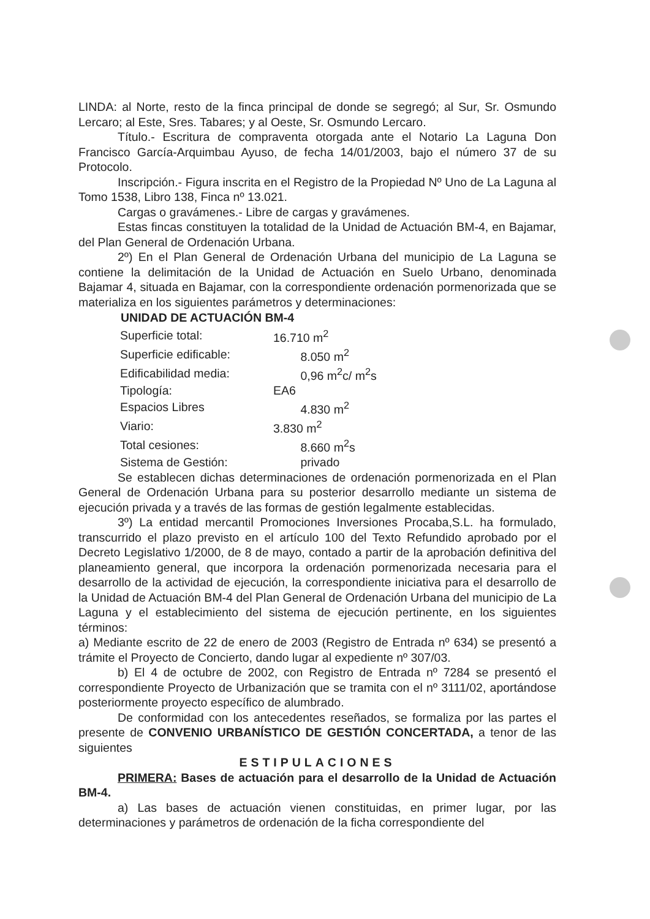LINDA: al Norte, resto de la finca principal de donde se segregó; al Sur, Sr. Osmundo Lercaro; al Este, Sres. Tabares; y al Oeste, Sr. Osmundo Lercaro.
Título.- Escritura de compraventa otorgada ante el Notario La Laguna Don Francisco García-Arquimbau Ayuso, de fecha 14/01/2003, bajo el número 37 de su Protocolo.
Inscripción.- Figura inscrita en el Registro de la Propiedad Nº Uno de La Laguna al Tomo 1538, Libro 138, Finca nº 13.021.
Cargas o gravámenes.- Libre de cargas y gravámenes.
Estas fincas constituyen la totalidad de la Unidad de Actuación BM-4, en Bajamar, del Plan General de Ordenación Urbana.
2º) En el Plan General de Ordenación Urbana del municipio de La Laguna se contiene la delimitación de la Unidad de Actuación en Suelo Urbano, denominada Bajamar 4, situada en Bajamar, con la correspondiente ordenación pormenorizada que se materializa en los siguientes parámetros y determinaciones:
| UNIDAD DE ACTUACIÓN BM-4 | |
| --- | --- |
| Superficie total: | 16.710 m<sup>2</sup> |
| Superficie edificable: | 8.050 m<sup>2</sup> |
| Edificabilidad media: | 0,96 m<sup>2</sup>c/ m<sup>2</sup>s |
| Tipología: | EA6 |
| Espacios Libres | 4.830 m<sup>2</sup> |
| Viario: | 3.830 m<sup>2</sup> |
| Total cesiones: | 8.660 m<sup>2</sup>s |
| Sistema de Gestión: | privado |
Se establecen dichas determinaciones de ordenación pormenorizada en el Plan General de Ordenación Urbana para su posterior desarrollo mediante un sistema de ejecución privada y a través de las formas de gestión legalmente establecidas.
3º) La entidad mercantil Promociones Inversiones Procaba,S.L. ha formulado, transcurrido el plazo previsto en el artículo 100 del Texto Refundido aprobado por el Decreto Legislativo 1/2000, de 8 de mayo, contado a partir de la aprobación definitiva del planeamiento general, que incorpora la ordenación pormenorizada necesaria para el desarrollo de la actividad de ejecución, la correspondiente iniciativa para el desarrollo de la Unidad de Actuación BM-4 del Plan General de Ordenación Urbana del municipio de La Laguna y el establecimiento del sistema de ejecución pertinente, en los siguientes términos:
a) Mediante escrito de 22 de enero de 2003 (Registro de Entrada nº 634) se presentó a trámite el Proyecto de Concierto, dando lugar al expediente nº 307/03.
b) El 4 de octubre de 2002, con Registro de Entrada nº 7284 se presentó el correspondiente Proyecto de Urbanización que se tramita con el nº 3111/02, aportándose posteriormente proyecto específico de alumbrado.
De conformidad con los antecedentes reseñados, se formaliza por las partes el presente de CONVENIO URBANÍSTICO DE GESTIÓN CONCERTADA, a tenor de las siguientes
ESTIPULACIONES
PRIMERA: Bases de actuación para el desarrollo de la Unidad de Actuación BM-4.
a) Las bases de actuación vienen constituidas, en primer lugar, por las determinaciones y parámetros de ordenación de la ficha correspondiente del